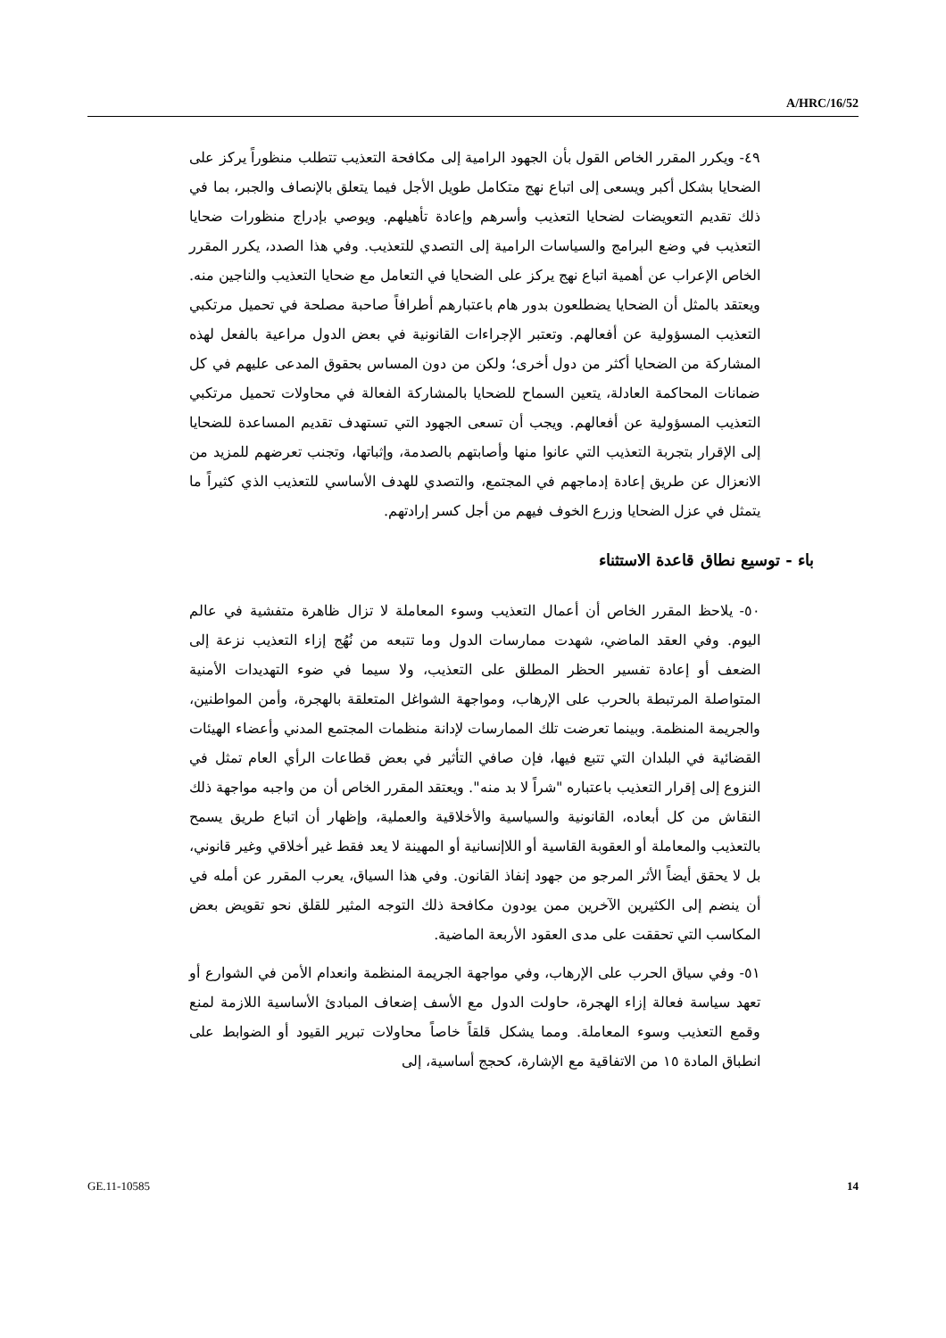A/HRC/16/52
٤٩- ويكرر المقرر الخاص القول بأن الجهود الرامية إلى مكافحة التعذيب تتطلب منظوراً يركز على الضحايا بشكل أكبر ويسعى إلى اتباع نهج متكامل طويل الأجل فيما يتعلق بالإنصاف والجبر، بما في ذلك تقديم التعويضات لضحايا التعذيب وأسرهم وإعادة تأهيلهم. ويوصي بإدراج منظورات ضحايا التعذيب في وضع البرامج والسياسات الرامية إلى التصدي للتعذيب. وفي هذا الصدد، يكرر المقرر الخاص الإعراب عن أهمية اتباع نهج يركز على الضحايا في التعامل مع ضحايا التعذيب والناجين منه. ويعتقد بالمثل أن الضحايا يضطلعون بدور هام باعتبارهم أطرافاً صاحبة مصلحة في تحميل مرتكبي التعذيب المسؤولية عن أفعالهم. وتعتبر الإجراءات القانونية في بعض الدول مراعية بالفعل لهذه المشاركة من الضحايا أكثر من دول أخرى؛ ولكن من دون المساس بحقوق المدعى عليهم في كل ضمانات المحاكمة العادلة، يتعين السماح للضحايا بالمشاركة الفعالة في محاولات تحميل مرتكبي التعذيب المسؤولية عن أفعالهم. ويجب أن تسعى الجهود التي تستهدف تقديم المساعدة للضحايا إلى الإقرار بتجربة التعذيب التي عانوا منها وأصابتهم بالصدمة، وإثباتها، وتجنب تعرضهم للمزيد من الانعزال عن طريق إعادة إدماجهم في المجتمع، والتصدي للهدف الأساسي للتعذيب الذي كثيراً ما يتمثل في عزل الضحايا وزرع الخوف فيهم من أجل كسر إرادتهم.
باء - توسيع نطاق قاعدة الاستثناء
٥٠- يلاحظ المقرر الخاص أن أعمال التعذيب وسوء المعاملة لا تزال ظاهرة متفشية في عالم اليوم. وفي العقد الماضي، شهدت ممارسات الدول وما تتبعه من نُهُج إزاء التعذيب نزعة إلى الضعف أو إعادة تفسير الحظر المطلق على التعذيب، ولا سيما في ضوء التهديدات الأمنية المتواصلة المرتبطة بالحرب على الإرهاب، ومواجهة الشواغل المتعلقة بالهجرة، وأمن المواطنين، والجريمة المنظمة. وبينما تعرضت تلك الممارسات لإدانة منظمات المجتمع المدني وأعضاء الهيئات القضائية في البلدان التي تتبع فيها، فإن صافي التأثير في بعض قطاعات الرأي العام تمثل في النزوع إلى إقرار التعذيب باعتباره "شراً لا بد منه". ويعتقد المقرر الخاص أن من واجبه مواجهة ذلك النقاش من كل أبعاده، القانونية والسياسية والأخلاقية والعملية، وإظهار أن اتباع طريق يسمح بالتعذيب والمعاملة أو العقوبة القاسية أو اللاإنسانية أو المهينة لا يعد فقط غير أخلاقي وغير قانوني، بل لا يحقق أيضاً الأثر المرجو من جهود إنفاذ القانون. وفي هذا السياق، يعرب المقرر عن أمله في أن ينضم إلى الكثيرين الآخرين ممن يودون مكافحة ذلك التوجه المثير للقلق نحو تقويض بعض المكاسب التي تحققت على مدى العقود الأربعة الماضية.
٥١- وفي سياق الحرب على الإرهاب، وفي مواجهة الجريمة المنظمة وانعدام الأمن في الشوارع أو تعهد سياسة فعالة إزاء الهجرة، حاولت الدول مع الأسف إضعاف المبادئ الأساسية اللازمة لمنع وقمع التعذيب وسوء المعاملة. ومما يشكل قلقاً خاصاً محاولات تبرير القيود أو الضوابط على انطباق المادة ١٥ من الاتفاقية مع الإشارة، كحجج أساسية، إلى
GE.11-10585 14